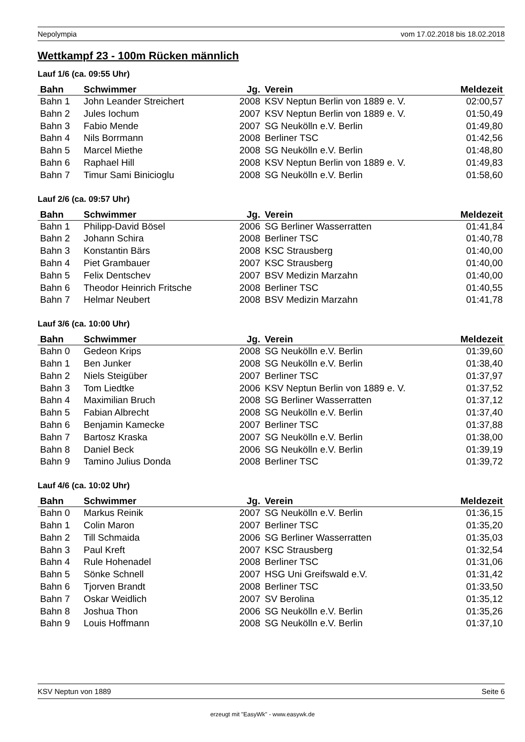Nepolympia vom 17.02.2018 bis 18.02.2018
Wettkampf 23 - 100m Rücken männlich
Lauf 1/6 (ca. 09:55 Uhr)
| Bahn | Schwimmer | Jg. | Verein | Meldezeit |
| --- | --- | --- | --- | --- |
| Bahn 1 | John Leander Streichert | 2008 | KSV Neptun Berlin von 1889 e. V. | 02:00,57 |
| Bahn 2 | Jules Iochum | 2007 | KSV Neptun Berlin von 1889 e. V. | 01:50,49 |
| Bahn 3 | Fabio Mende | 2007 | SG Neukölln e.V. Berlin | 01:49,80 |
| Bahn 4 | Nils Borrmann | 2008 | Berliner TSC | 01:42,56 |
| Bahn 5 | Marcel Miethe | 2008 | SG Neukölln e.V. Berlin | 01:48,80 |
| Bahn 6 | Raphael Hill | 2008 | KSV Neptun Berlin von 1889 e. V. | 01:49,83 |
| Bahn 7 | Timur Sami Binicioglu | 2008 | SG Neukölln e.V. Berlin | 01:58,60 |
Lauf 2/6 (ca. 09:57 Uhr)
| Bahn | Schwimmer | Jg. | Verein | Meldezeit |
| --- | --- | --- | --- | --- |
| Bahn 1 | Philipp-David Bösel | 2006 | SG Berliner Wasserratten | 01:41,84 |
| Bahn 2 | Johann Schira | 2008 | Berliner TSC | 01:40,78 |
| Bahn 3 | Konstantin Bärs | 2008 | KSC Strausberg | 01:40,00 |
| Bahn 4 | Piet Grambauer | 2007 | KSC Strausberg | 01:40,00 |
| Bahn 5 | Felix Dentschev | 2007 | BSV Medizin Marzahn | 01:40,00 |
| Bahn 6 | Theodor Heinrich Fritsche | 2008 | Berliner TSC | 01:40,55 |
| Bahn 7 | Helmar Neubert | 2008 | BSV Medizin Marzahn | 01:41,78 |
Lauf 3/6 (ca. 10:00 Uhr)
| Bahn | Schwimmer | Jg. | Verein | Meldezeit |
| --- | --- | --- | --- | --- |
| Bahn 0 | Gedeon Krips | 2008 | SG Neukölln e.V. Berlin | 01:39,60 |
| Bahn 1 | Ben Junker | 2008 | SG Neukölln e.V. Berlin | 01:38,40 |
| Bahn 2 | Niels Steigüber | 2007 | Berliner TSC | 01:37,97 |
| Bahn 3 | Tom Liedtke | 2006 | KSV Neptun Berlin von 1889 e. V. | 01:37,52 |
| Bahn 4 | Maximilian Bruch | 2008 | SG Berliner Wasserratten | 01:37,12 |
| Bahn 5 | Fabian Albrecht | 2008 | SG Neukölln e.V. Berlin | 01:37,40 |
| Bahn 6 | Benjamin Kamecke | 2007 | Berliner TSC | 01:37,88 |
| Bahn 7 | Bartosz Kraska | 2007 | SG Neukölln e.V. Berlin | 01:38,00 |
| Bahn 8 | Daniel Beck | 2006 | SG Neukölln e.V. Berlin | 01:39,19 |
| Bahn 9 | Tamino Julius Donda | 2008 | Berliner TSC | 01:39,72 |
Lauf 4/6 (ca. 10:02 Uhr)
| Bahn | Schwimmer | Jg. | Verein | Meldezeit |
| --- | --- | --- | --- | --- |
| Bahn 0 | Markus Reinik | 2007 | SG Neukölln e.V. Berlin | 01:36,15 |
| Bahn 1 | Colin Maron | 2007 | Berliner TSC | 01:35,20 |
| Bahn 2 | Till Schmaida | 2006 | SG Berliner Wasserratten | 01:35,03 |
| Bahn 3 | Paul Kreft | 2007 | KSC Strausberg | 01:32,54 |
| Bahn 4 | Rule Hohenadel | 2008 | Berliner TSC | 01:31,06 |
| Bahn 5 | Sönke Schnell | 2007 | HSG Uni Greifswald e.V. | 01:31,42 |
| Bahn 6 | Tjorven Brandt | 2008 | Berliner TSC | 01:33,50 |
| Bahn 7 | Oskar Weidlich | 2007 | SV Berolina | 01:35,12 |
| Bahn 8 | Joshua Thon | 2006 | SG Neukölln e.V. Berlin | 01:35,26 |
| Bahn 9 | Louis Hoffmann | 2008 | SG Neukölln e.V. Berlin | 01:37,10 |
KSV Neptun von 1889 Seite 6
erzeugt mit "EasyWk" - www.easywk.de